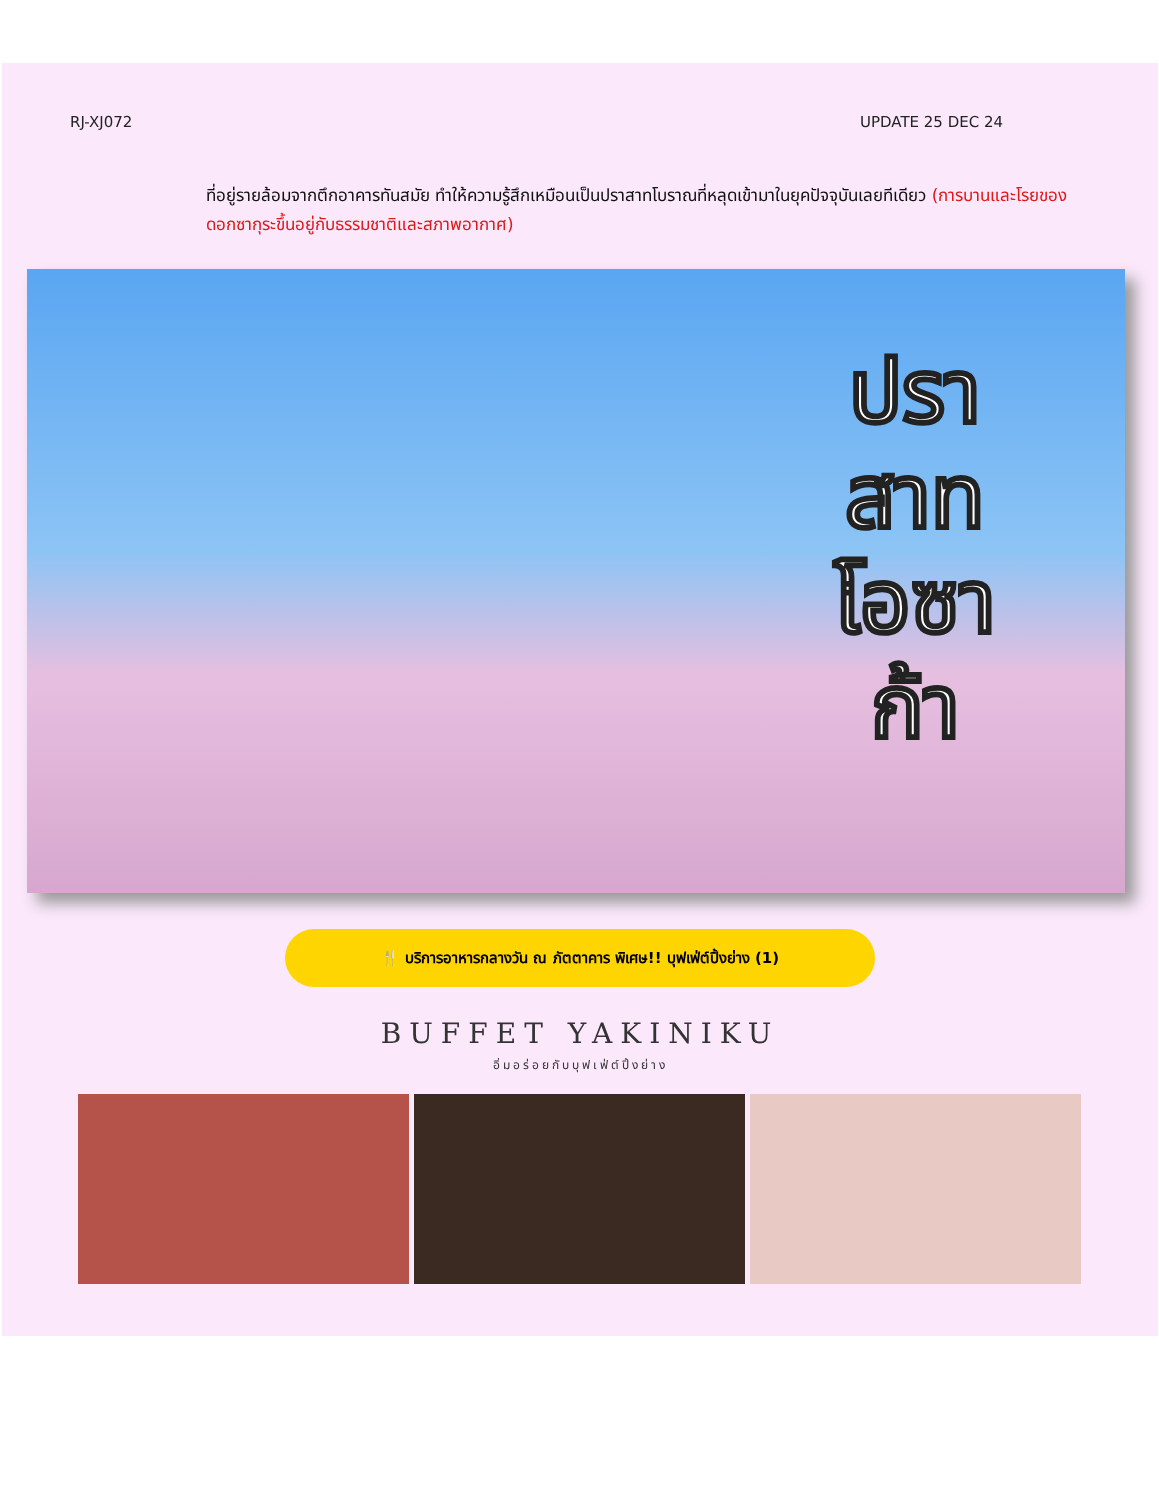RJ-XJ072 UPDATE 25 DEC 24
ที่อยู่รายล้อมจากตึกอาคารทันสมัย ทำให้ความรู้สึกเหมือนเป็นปราสาทโบราณที่หลุดเข้ามาในยุคปัจจุบันเลยทีเดียว (การบานและโรยของดอกซากุระขึ้นอยู่กับธรรมชาติและสภาพอากาศ)
ปรา สาท โอซา ก้า
🍴 บริการอาหารกลางวัน ณ ภัตตาคาร พิเศษ!! บุฟเฟ่ต์ปิ้งย่าง (1)
BUFFET YAKINIKU
อิ่มอร่อยกับบุฟเฟ่ต์ปิ้งย่าง